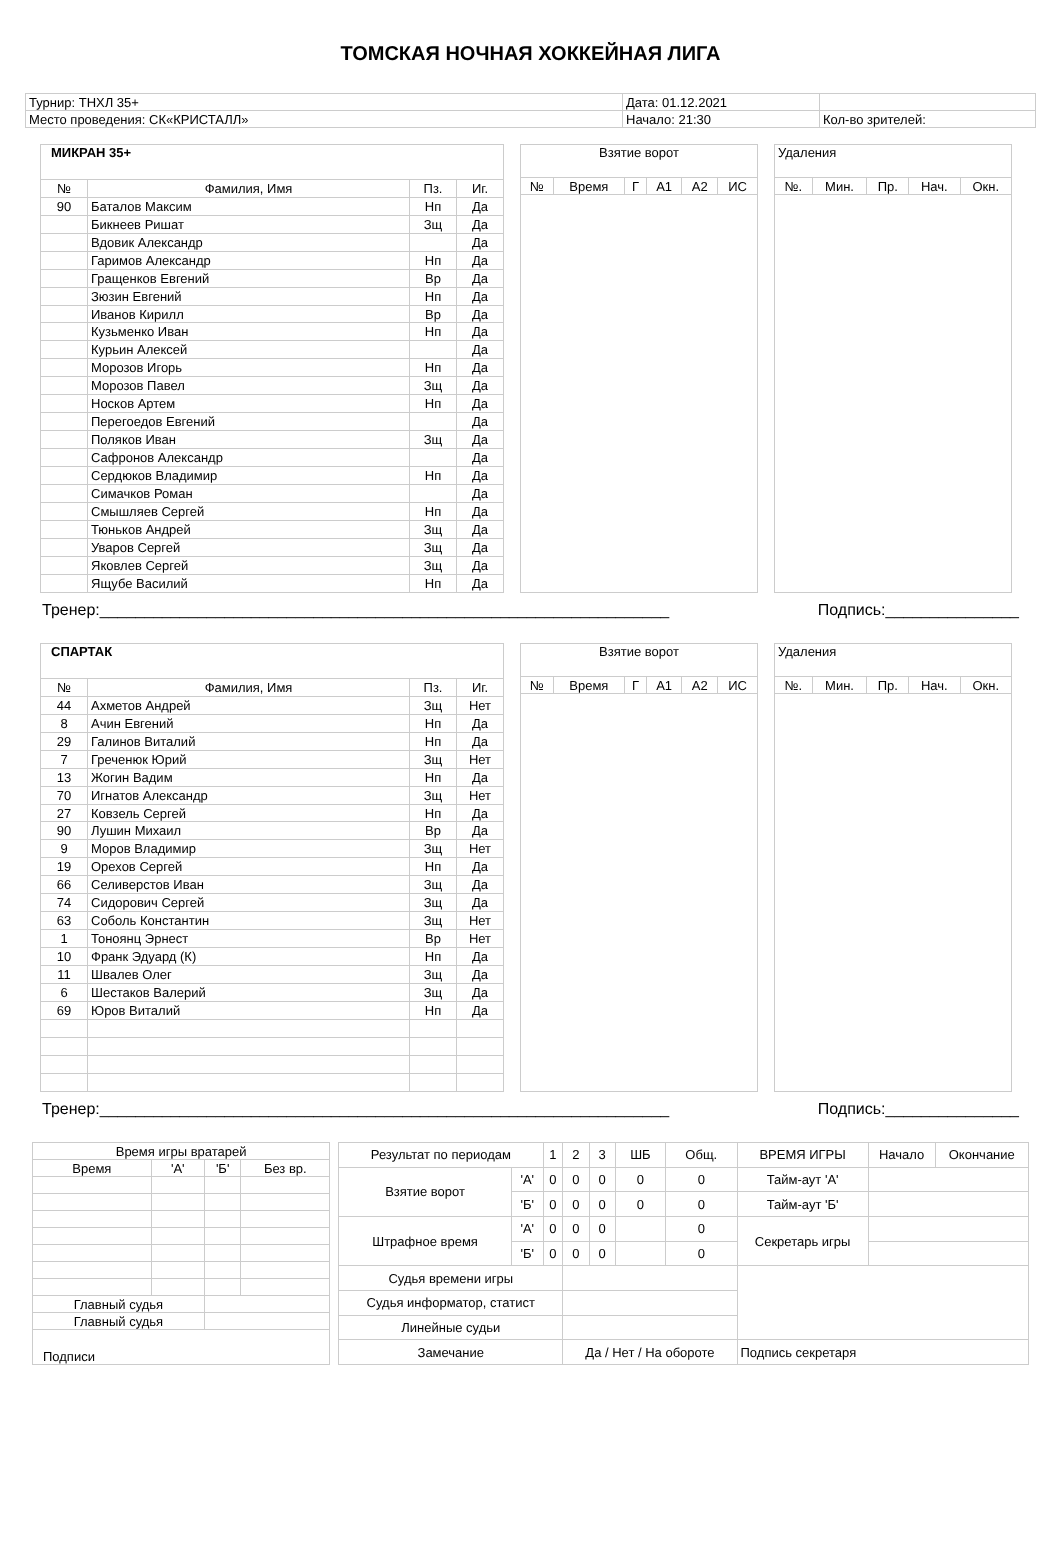ТОМСКАЯ НОЧНАЯ ХОККЕЙНАЯ ЛИГА
| Турнир: ТНХЛ 35+ | Дата: 01.12.2021 | |
| Место проведения: СК«КРИСТАЛЛ» | Начало: 21:30 | Кол-во зрителей: |
| МИКРАН 35+ | | | |
| № | Фамилия, Имя | Пз. | Иг. |
| 90 | Баталов Максим | Нп | Да |
| | Бикнеев Ришат | Зщ | Да |
| | Вдовик Александр | | Да |
| | Гаримов Александр | Нп | Да |
| | Гращенков Евгений | Вр | Да |
| | Зюзин Евгений | Нп | Да |
| | Иванов Кирилл | Вр | Да |
| | Кузьменко Иван | Нп | Да |
| | Курьин Алексей | | Да |
| | Морозов Игорь | Нп | Да |
| | Морозов Павел | Зщ | Да |
| | Носков Артем | Нп | Да |
| | Перегоедов Евгений | | Да |
| | Поляков Иван | Зщ | Да |
| | Сафронов Александр | | Да |
| | Сердюков Владимир | Нп | Да |
| | Симачков Роман | | Да |
| | Смышляев Сергей | Нп | Да |
| | Тюньков Андрей | Зщ | Да |
| | Уваров Сергей | Зщ | Да |
| | Яковлев Сергей | Зщ | Да |
| | Ящубе Василий | Нп | Да |
| Взятие ворот | | | | | |
| № | Время | Г | А1 | А2 | ИС |
| Удаления | | | | |
| №. | Мин. | Пр. | Нач. | Окн. |
Тренер:________________________________________________________________ Подпись:_______________
| СПАРТАК | | | |
| № | Фамилия, Имя | Пз. | Иг. |
| 44 | Ахметов Андрей | Зщ | Нет |
| 8 | Ачин Евгений | Нп | Да |
| 29 | Галинов Виталий | Нп | Да |
| 7 | Греченюк Юрий | Зщ | Нет |
| 13 | Жогин Вадим | Нп | Да |
| 70 | Игнатов Александр | Зщ | Нет |
| 27 | Ковзель Сергей | Нп | Да |
| 90 | Лушин Михаил | Вр | Да |
| 9 | Моров Владимир | Зщ | Нет |
| 19 | Орехов Сергей | Нп | Да |
| 66 | Селиверстов Иван | Зщ | Да |
| 74 | Сидорович Сергей | Зщ | Да |
| 63 | Соболь Константин | Зщ | Нет |
| 1 | Тоноянц Эрнест | Вр | Нет |
| 10 | Франк Эдуард (К) | Нп | Да |
| 11 | Швалев Олег | Зщ | Да |
| 6 | Шестаков Валерий | Зщ | Да |
| 69 | Юров Виталий | Нп | Да |
| Взятие ворот | | | | | |
| № | Время | Г | А1 | А2 | ИС |
| Удаления | | | | |
| №. | Мин. | Пр. | Нач. | Окн. |
Тренер:________________________________________________________________ Подпись:_______________
| Время игры вратарей | | | |
| Время | 'А' | 'Б' | Без вр. |
| Главный судья | | | |
| Главный судья | | | |
| Подписи | | | |
| Результат по периодам | | 1 | 2 | 3 | ШБ | Общ. | ВРЕМЯ ИГРЫ | Начало | Окончание |
| Взятие ворот | 'А' | 0 | 0 | 0 | 0 | 0 | Тайм-аут 'А' | | |
| | 'Б' | 0 | 0 | 0 | 0 | 0 | Тайм-аут 'Б' | | |
| Штрафное время | 'А' | 0 | 0 | 0 | | 0 | Секретарь игры | | |
| | 'Б' | 0 | 0 | 0 | | 0 | | | |
| Судья времени игры | | | | | | | | | |
| Судья информатор, статист | | | | | | | | | |
| Линейные судьи | | | | | | | | | |
| Замечание | | | Да / Нет / На обороте | | | | Подпись секретаря | | |